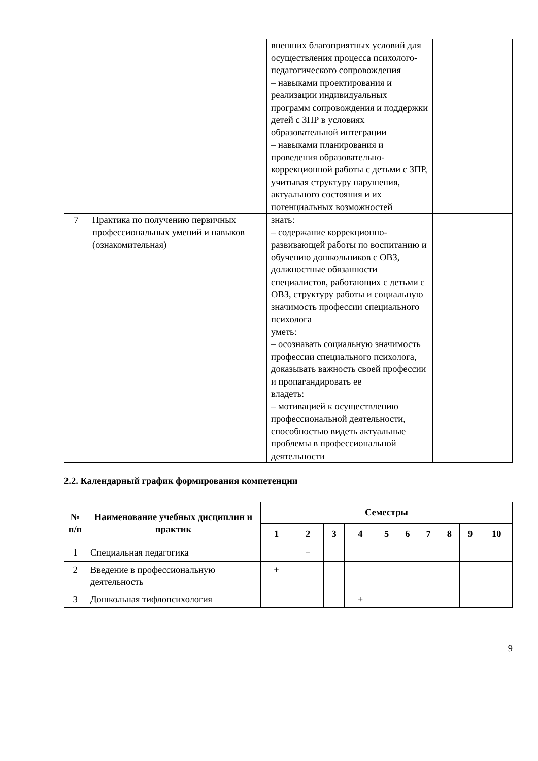| | | внешних благоприятных условий для осуществления процесса психолого-педагогического сопровождения – навыками проектирования и реализации индивидуальных программ сопровождения и поддержки детей с ЗПР в условиях образовательной интеграции – навыками планирования и проведения образовательно-коррекционной работы с детьми с ЗПР, учитывая структуру нарушения, актуального состояния и их потенциальных возможностей | |
| 7 | Практика по получению первичных профессиональных умений и навыков (ознакомительная) | знать: – содержание коррекционно-развивающей работы по воспитанию и обучению дошкольников с ОВЗ, должностные обязанности специалистов, работающих с детьми с ОВЗ, структуру работы и социальную значимость профессии специального психолога уметь: – осознавать социальную значимость профессии специального психолога, доказывать важность своей профессии и пропагандировать ее владеть: – мотивацией к осуществлению профессиональной деятельности, способностью видеть актуальные проблемы в профессиональной деятельности | |
2.2. Календарный график формирования компетенции
| № п/п | Наименование учебных дисциплин и практик | Семестры | | | | | | | | | |
| --- | --- | --- | --- | --- | --- | --- | --- | --- | --- | --- | --- |
| | | 1 | 2 | 3 | 4 | 5 | 6 | 7 | 8 | 9 | 10 |
| 1 | Специальная педагогика | | + | | | | | | | | |
| 2 | Введение в профессиональную деятельность | + | | | | | | | | | |
| 3 | Дошкольная тифлопсихология | | | | + | | | | | | |
9